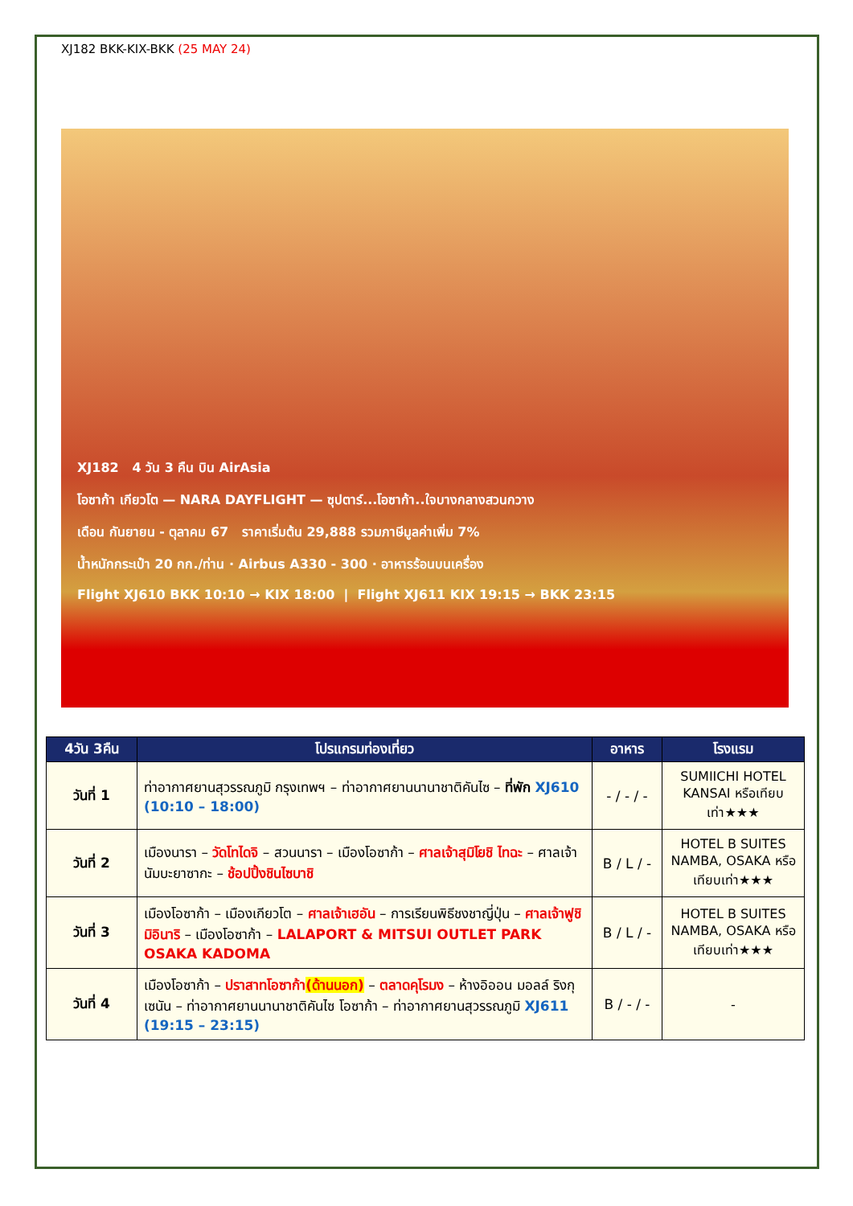XJ182 BKK-KIX-BKK (25 MAY 24)
XJ182 4 วัน 3 คืน บิน AirAsia
โอซาก้า เกียวโต — NARA DAYFLIGHT — ซุปตาร์...โอซาก้า..ใจบางกลางสวนกวาง
เดือน กันยายน - ตุลาคม 67 ราคาเริ่มต้น 29,888 รวมภาษีมูลค่าเพิ่ม 7%
น้ำหนักกระเป๋า 20 กก./ท่าน · Airbus A330 - 300 · อาหารร้อนบนเครื่อง
Flight XJ610 BKK 10:10 → KIX 18:00 | Flight XJ611 KIX 19:15 → BKK 23:15
| 4วัน 3คืน | โปรแกรมท่องเที่ยว | อาหาร | โรงแรม |
| --- | --- | --- | --- |
| วันที่ 1 | ท่าอากาศยานสุวรรณภูมิ กรุงเทพฯ – ท่าอากาศยานนานาชาติคันไซ – ที่พัก XJ610 (10:10 – 18:00) | - / - / - | SUMIICHI HOTEL KANSAI หรือเทียบเท่า★★★ |
| วันที่ 2 | เมืองนารา – วัดโทไดจิ – สวนนารา – เมืองโอซาก้า – ศาลเจ้าสุมิโยชิ ไทฉะ – ศาลเจ้านัมบะยาซากะ – ช้อปปิ้งชินไซบาชิ | B / L / - | HOTEL B SUITES NAMBA, OSAKA หรือเทียบเท่า★★★ |
| วันที่ 3 | เมืองโอซาก้า – เมืองเกียวโต – ศาลเจ้าเฮอัน – การเรียนพิธีชงชาญี่ปุ่น – ศาลเจ้าฟูชิมิอินาริ – เมืองโอซาก้า – LALAPORT & MITSUI OUTLET PARK OSAKA KADOMA | B / L / - | HOTEL B SUITES NAMBA, OSAKA หรือเทียบเท่า★★★ |
| วันที่ 4 | เมืองโอซาก้า – ปราสาทโอซาก้า (ด้านนอก) – ตลาดคุโรมง – ห้างอิออน มอลล์ ริงกุ เซนัน – ท่าอากาศยานนานาชาติคันไซ โอซาก้า – ท่าอากาศยานสุวรรณภูมิ XJ611 (19:15 – 23:15) | B / - / - | - |